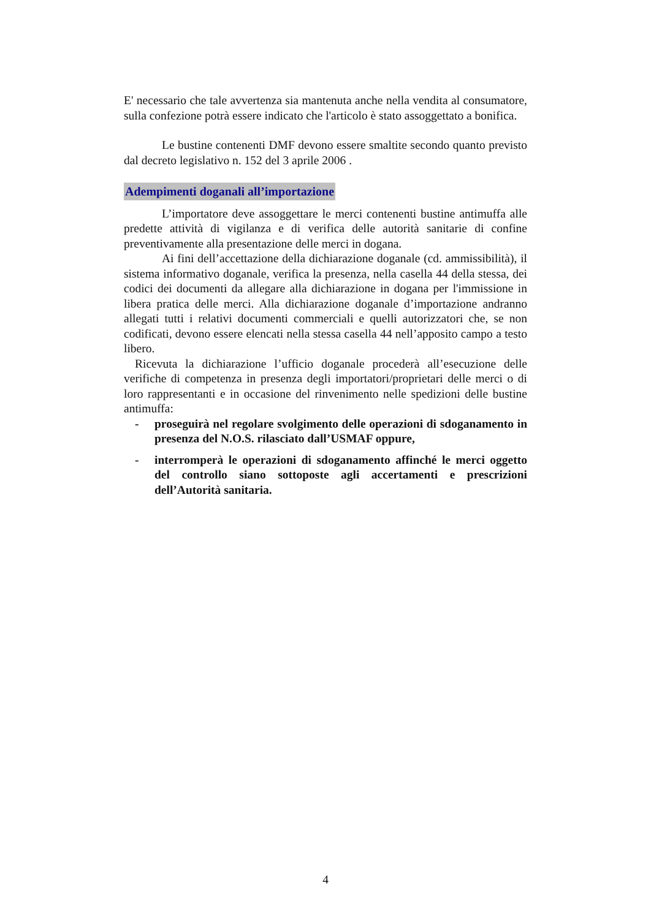E' necessario che tale avvertenza sia mantenuta anche nella vendita al consumatore, sulla confezione potrà essere indicato che l'articolo è stato assoggettato a bonifica.
Le bustine contenenti DMF devono essere smaltite secondo quanto previsto dal decreto legislativo n. 152 del 3 aprile 2006 .
Adempimenti doganali all’importazione
L’importatore deve assoggettare le merci contenenti bustine antimuffa alle predette attività di vigilanza e di verifica delle autorità sanitarie di confine preventivamente alla presentazione delle merci in dogana.
Ai fini dell’accettazione della dichiarazione doganale (cd. ammissibilità), il sistema informativo doganale, verifica la presenza, nella casella 44 della stessa, dei codici dei documenti da allegare alla dichiarazione in dogana per l'immissione in libera pratica delle merci. Alla dichiarazione doganale d’importazione andranno allegati tutti i relativi documenti commerciali e quelli autorizzatori che, se non codificati, devono essere elencati nella stessa casella 44 nell’apposito campo a testo libero.
Ricevuta la dichiarazione l’ufficio doganale procederà all’esecuzione delle verifiche di competenza in presenza degli importatori/proprietari delle merci o di loro rappresentanti e in occasione del rinvenimento nelle spedizioni delle bustine antimuffa:
- proseguirà nel regolare svolgimento delle operazioni di sdoganamento in presenza del N.O.S. rilasciato dall’USMAF oppure,
- interromperà le operazioni di sdoganamento affinché le merci oggetto del controllo siano sottoposte agli accertamenti e prescrizioni dell’Autorità sanitaria.
4